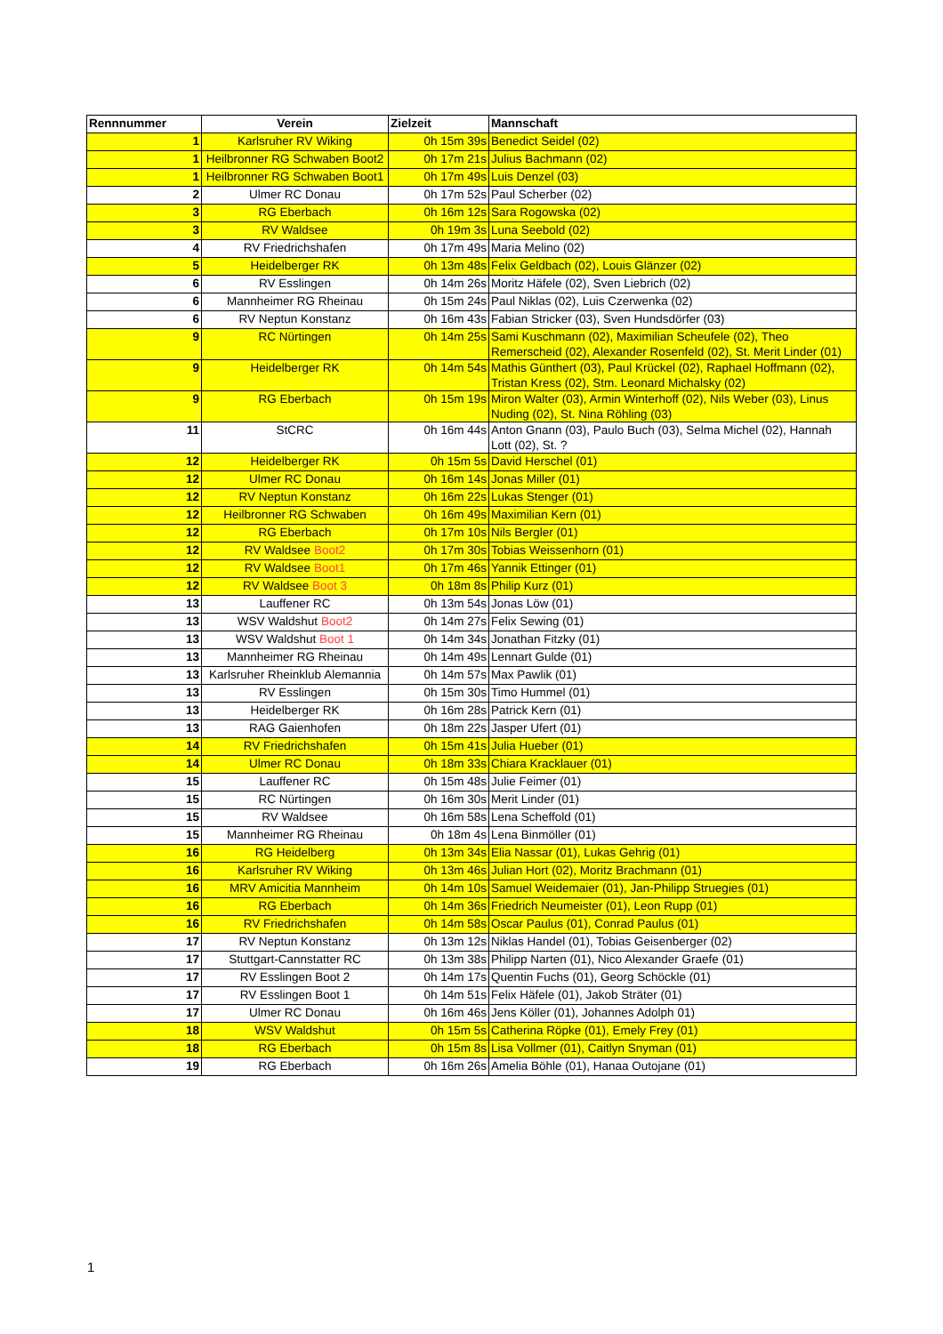| Rennnummer | Verein | Zielzeit | Mannschaft |
| --- | --- | --- | --- |
| 1 | Karlsruher RV Wiking | 0h 15m 39s | Benedict Seidel (02) |
| 1 | Heilbronner RG Schwaben Boot2 | 0h 17m 21s | Julius Bachmann (02) |
| 1 | Heilbronner RG Schwaben Boot1 | 0h 17m 49s | Luis Denzel (03) |
| 2 | Ulmer RC Donau | 0h 17m 52s | Paul Scherber (02) |
| 3 | RG Eberbach | 0h 16m 12s | Sara Rogowska (02) |
| 3 | RV Waldsee | 0h 19m 3s | Luna Seebold (02) |
| 4 | RV Friedrichshafen | 0h 17m 49s | Maria Melino (02) |
| 5 | Heidelberger RK | 0h 13m 48s | Felix Geldbach (02), Louis Glänzer (02) |
| 6 | RV Esslingen | 0h 14m 26s | Moritz Häfele (02), Sven Liebrich (02) |
| 6 | Mannheimer RG Rheinau | 0h 15m 24s | Paul Niklas (02), Luis Czerwenka (02) |
| 6 | RV Neptun Konstanz | 0h 16m 43s | Fabian Stricker (03), Sven Hundsdörfer (03) |
| 9 | RC Nürtingen | 0h 14m 25s | Sami Kuschmann (02), Maximilian Scheufele (02), Theo Remerscheid (02), Alexander Rosenfeld (02), St. Merit Linder (01) |
| 9 | Heidelberger RK | 0h 14m 54s | Mathis Günthert (03), Paul Krückel (02), Raphael Hoffmann (02), Tristan Kress (02), Stm. Leonard Michalsky (02) |
| 9 | RG Eberbach | 0h 15m 19s | Miron Walter (03), Armin Winterhoff (02), Nils Weber (03), Linus Nuding (02), St. Nina Röhling (03) |
| 11 | StCRC | 0h 16m 44s | Anton Gnann (03), Paulo Buch (03), Selma Michel (02), Hannah Lott (02), St. ? |
| 12 | Heidelberger RK | 0h 15m 5s | David Herschel (01) |
| 12 | Ulmer RC Donau | 0h 16m 14s | Jonas Miller (01) |
| 12 | RV Neptun Konstanz | 0h 16m 22s | Lukas Stenger (01) |
| 12 | Heilbronner RG Schwaben | 0h 16m 49s | Maximilian Kern (01) |
| 12 | RG Eberbach | 0h 17m 10s | Nils Bergler (01) |
| 12 | RV Waldsee Boot2 | 0h 17m 30s | Tobias Weissenhorn (01) |
| 12 | RV Waldsee Boot1 | 0h 17m 46s | Yannik Ettinger (01) |
| 12 | RV Waldsee Boot 3 | 0h 18m 8s | Philip Kurz (01) |
| 13 | Lauffener RC | 0h 13m 54s | Jonas Löw (01) |
| 13 | WSV Waldshut Boot2 | 0h 14m 27s | Felix Sewing (01) |
| 13 | WSV Waldshut Boot 1 | 0h 14m 34s | Jonathan Fitzky (01) |
| 13 | Mannheimer RG Rheinau | 0h 14m 49s | Lennart Gulde (01) |
| 13 | Karlsruher Rheinklub Alemannia | 0h 14m 57s | Max Pawlik (01) |
| 13 | RV Esslingen | 0h 15m 30s | Timo Hummel (01) |
| 13 | Heidelberger RK | 0h 16m 28s | Patrick Kern (01) |
| 13 | RAG Gaienhofen | 0h 18m 22s | Jasper Ufert (01) |
| 14 | RV Friedrichshafen | 0h 15m 41s | Julia Hueber (01) |
| 14 | Ulmer RC Donau | 0h 18m 33s | Chiara Kracklauer (01) |
| 15 | Lauffener RC | 0h 15m 48s | Julie Feimer (01) |
| 15 | RC Nürtingen | 0h 16m 30s | Merit Linder (01) |
| 15 | RV Waldsee | 0h 16m 58s | Lena Scheffold (01) |
| 15 | Mannheimer RG Rheinau | 0h 18m 4s | Lena Binmöller (01) |
| 16 | RG Heidelberg | 0h 13m 34s | Elia Nassar (01), Lukas Gehrig (01) |
| 16 | Karlsruher RV Wiking | 0h 13m 46s | Julian Hort (02), Moritz Brachmann (01) |
| 16 | MRV Amicitia Mannheim | 0h 14m 10s | Samuel Weidemaier (01), Jan-Philipp Struegies (01) |
| 16 | RG Eberbach | 0h 14m 36s | Friedrich Neumeister (01), Leon Rupp (01) |
| 16 | RV Friedrichshafen | 0h 14m 58s | Oscar Paulus (01), Conrad Paulus (01) |
| 17 | RV Neptun Konstanz | 0h 13m 12s | Niklas Handel (01), Tobias Geisenberger (02) |
| 17 | Stuttgart-Cannstatter RC | 0h 13m 38s | Philipp Narten (01), Nico Alexander Graefe (01) |
| 17 | RV Esslingen Boot 2 | 0h 14m 17s | Quentin Fuchs (01), Georg Schöckle (01) |
| 17 | RV Esslingen Boot 1 | 0h 14m 51s | Felix Häfele (01), Jakob Sträter (01) |
| 17 | Ulmer RC Donau | 0h 16m 46s | Jens Köller (01), Johannes Adolph 01) |
| 18 | WSV Waldshut | 0h 15m 5s | Catherina Röpke (01), Emely Frey (01) |
| 18 | RG Eberbach | 0h 15m 8s | Lisa Vollmer (01), Caitlyn Snyman (01) |
| 19 | RG Eberbach | 0h 16m 26s | Amelia Böhle (01), Hanaa Outojane (01) |
1